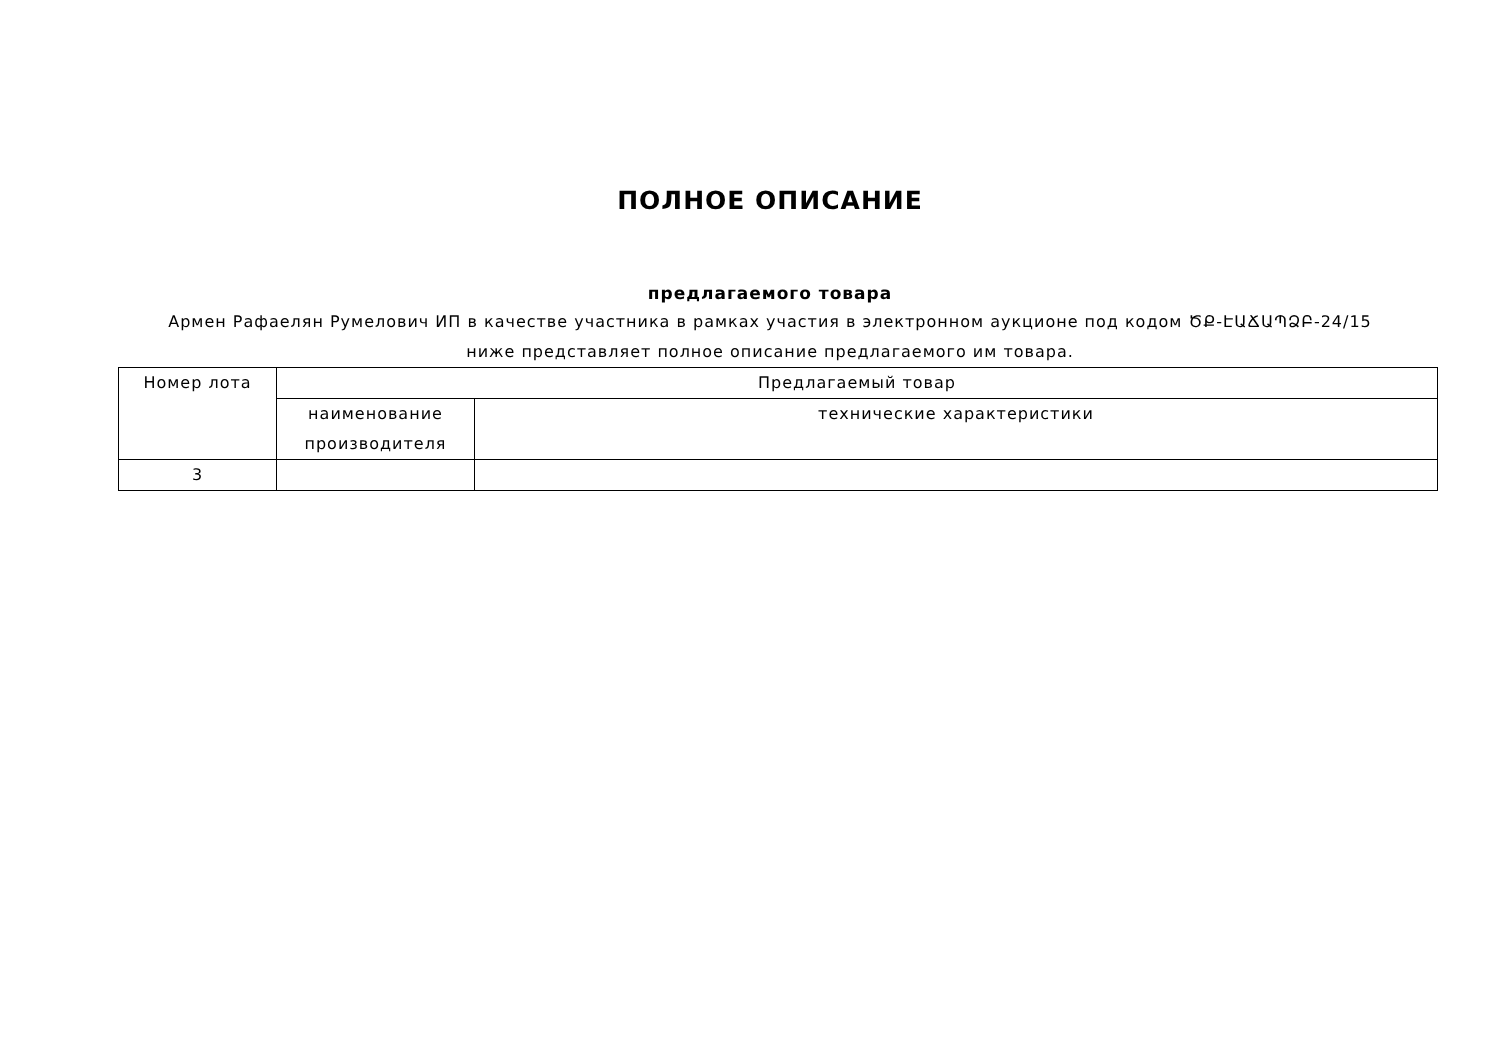ПОЛНОЕ ОПИСАНИЕ
предлагаемого товара
Армен Рафаелян Румелович ИП в качестве участника в рамках участия в электронном аукционе под кодом ԾՔ-ԷԱՃԱՊՁԲ-24/15
ниже представляет полное описание предлагаемого им товара.
| Номер лота | Предлагаемый товар | |
| --- | --- | --- |
| | наименование производителя | технические характеристики |
| 3 | | |